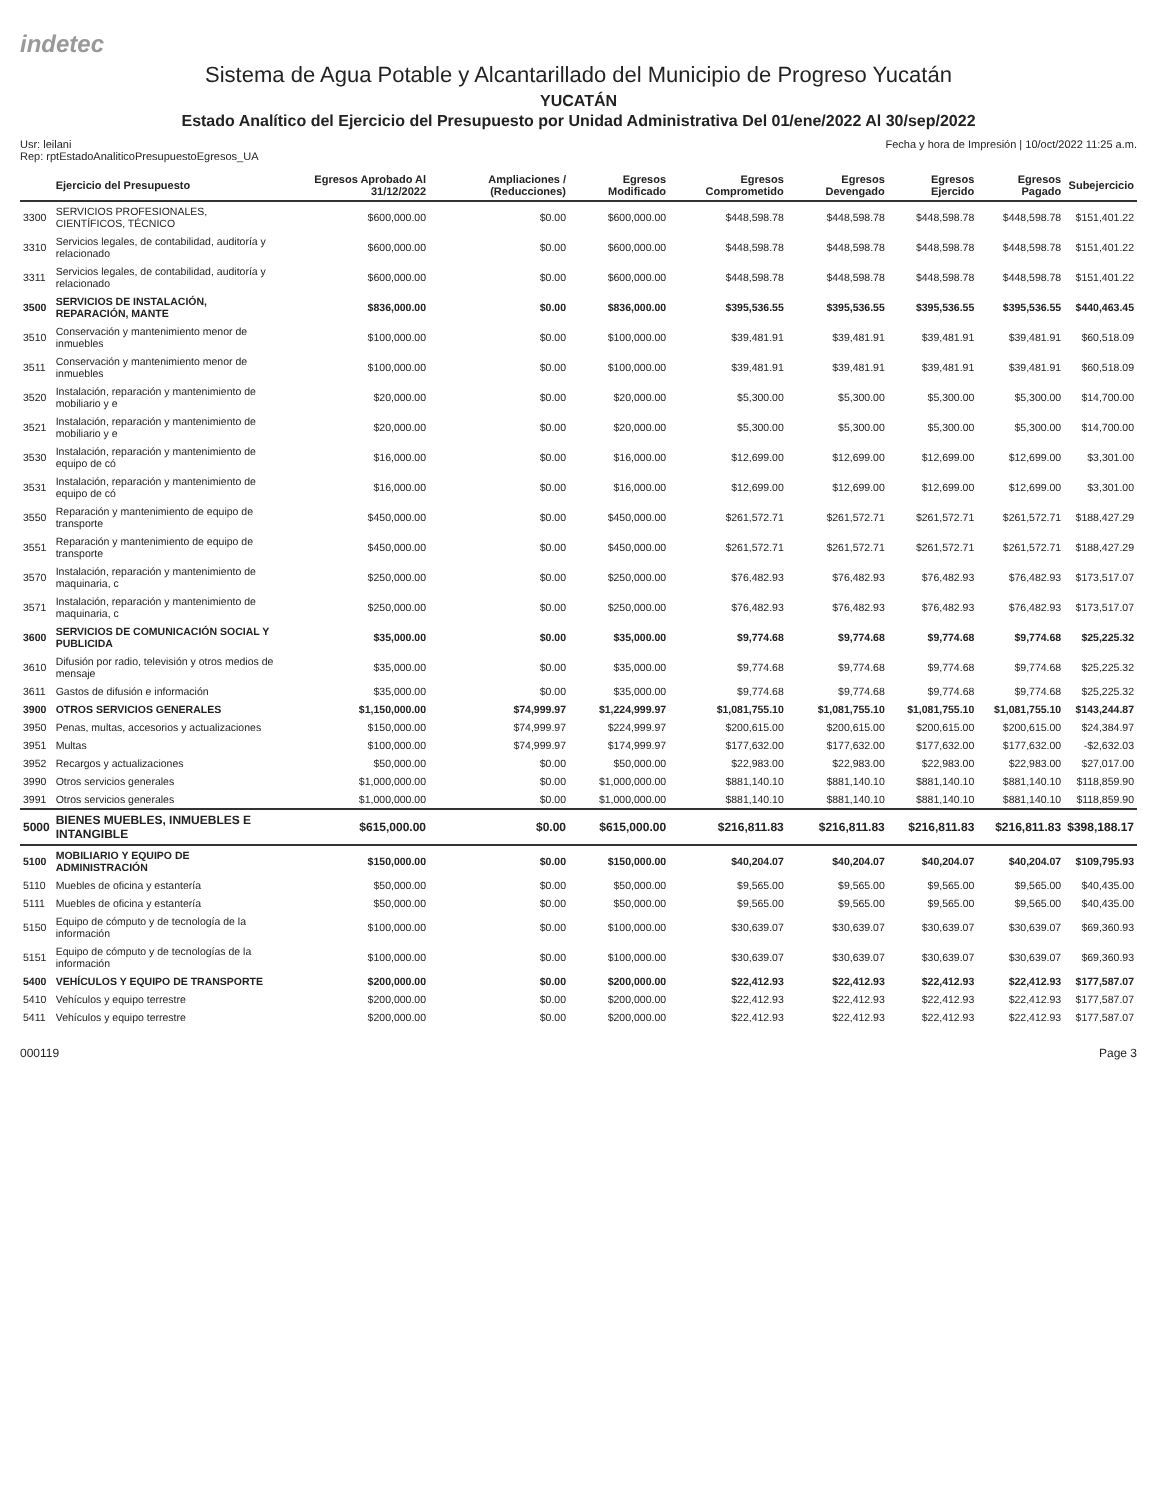indetec
Sistema de Agua Potable y Alcantarillado del Municipio de Progreso Yucatán
YUCATÁN
Estado Analítico del Ejercicio del Presupuesto por Unidad Administrativa Del 01/ene/2022 Al 30/sep/2022
Usr: leilani
Rep: rptEstadoAnaliticoPresupuestoEgresos_UA
Fecha y hora de Impresión | 10/oct/2022 11:25 a.m.
| | Ejercicio del Presupuesto | Egresos Aprobado Al 31/12/2022 | Ampliaciones / (Reducciones) | Egresos Modificado | Egresos Comprometido | Egresos Devengado | Egresos Ejercido | Egresos Pagado | Subejercicio |
| --- | --- | --- | --- | --- | --- | --- | --- | --- | --- |
| 3300 | SERVICIOS PROFESIONALES, CIENTÍFICOS, TÉCNICO | $600,000.00 | $0.00 | $600,000.00 | $448,598.78 | $448,598.78 | $448,598.78 | $448,598.78 | $151,401.22 |
| 3310 | Servicios legales, de contabilidad, auditoría y relacionado | $600,000.00 | $0.00 | $600,000.00 | $448,598.78 | $448,598.78 | $448,598.78 | $448,598.78 | $151,401.22 |
| 3311 | Servicios legales, de contabilidad, auditoría y relacionado | $600,000.00 | $0.00 | $600,000.00 | $448,598.78 | $448,598.78 | $448,598.78 | $448,598.78 | $151,401.22 |
| 3500 | SERVICIOS DE INSTALACIÓN, REPARACIÓN, MANTE | $836,000.00 | $0.00 | $836,000.00 | $395,536.55 | $395,536.55 | $395,536.55 | $395,536.55 | $440,463.45 |
| 3510 | Conservación y mantenimiento menor de inmuebles | $100,000.00 | $0.00 | $100,000.00 | $39,481.91 | $39,481.91 | $39,481.91 | $39,481.91 | $60,518.09 |
| 3511 | Conservación y mantenimiento menor de inmuebles | $100,000.00 | $0.00 | $100,000.00 | $39,481.91 | $39,481.91 | $39,481.91 | $39,481.91 | $60,518.09 |
| 3520 | Instalación, reparación y mantenimiento de mobiliario y e | $20,000.00 | $0.00 | $20,000.00 | $5,300.00 | $5,300.00 | $5,300.00 | $5,300.00 | $14,700.00 |
| 3521 | Instalación, reparación y mantenimiento de mobiliario y e | $20,000.00 | $0.00 | $20,000.00 | $5,300.00 | $5,300.00 | $5,300.00 | $5,300.00 | $14,700.00 |
| 3530 | Instalación, reparación y mantenimiento de equipo de có | $16,000.00 | $0.00 | $16,000.00 | $12,699.00 | $12,699.00 | $12,699.00 | $12,699.00 | $3,301.00 |
| 3531 | Instalación, reparación y mantenimiento de equipo de có | $16,000.00 | $0.00 | $16,000.00 | $12,699.00 | $12,699.00 | $12,699.00 | $12,699.00 | $3,301.00 |
| 3550 | Reparación y mantenimiento de equipo de transporte | $450,000.00 | $0.00 | $450,000.00 | $261,572.71 | $261,572.71 | $261,572.71 | $261,572.71 | $188,427.29 |
| 3551 | Reparación y mantenimiento de equipo de transporte | $450,000.00 | $0.00 | $450,000.00 | $261,572.71 | $261,572.71 | $261,572.71 | $261,572.71 | $188,427.29 |
| 3570 | Instalación, reparación y mantenimiento de maquinaria, c | $250,000.00 | $0.00 | $250,000.00 | $76,482.93 | $76,482.93 | $76,482.93 | $76,482.93 | $173,517.07 |
| 3571 | Instalación, reparación y mantenimiento de maquinaria, c | $250,000.00 | $0.00 | $250,000.00 | $76,482.93 | $76,482.93 | $76,482.93 | $76,482.93 | $173,517.07 |
| 3600 | SERVICIOS DE COMUNICACIÓN SOCIAL Y PUBLICIDA | $35,000.00 | $0.00 | $35,000.00 | $9,774.68 | $9,774.68 | $9,774.68 | $9,774.68 | $25,225.32 |
| 3610 | Difusión por radio, televisión y otros medios de mensaje | $35,000.00 | $0.00 | $35,000.00 | $9,774.68 | $9,774.68 | $9,774.68 | $9,774.68 | $25,225.32 |
| 3611 | Gastos de difusión e información | $35,000.00 | $0.00 | $35,000.00 | $9,774.68 | $9,774.68 | $9,774.68 | $9,774.68 | $25,225.32 |
| 3900 | OTROS SERVICIOS GENERALES | $1,150,000.00 | $74,999.97 | $1,224,999.97 | $1,081,755.10 | $1,081,755.10 | $1,081,755.10 | $1,081,755.10 | $143,244.87 |
| 3950 | Penas, multas, accesorios y actualizaciones | $150,000.00 | $74,999.97 | $224,999.97 | $200,615.00 | $200,615.00 | $200,615.00 | $200,615.00 | $24,384.97 |
| 3951 | Multas | $100,000.00 | $74,999.97 | $174,999.97 | $177,632.00 | $177,632.00 | $177,632.00 | $177,632.00 | -$2,632.03 |
| 3952 | Recargos y actualizaciones | $50,000.00 | $0.00 | $50,000.00 | $22,983.00 | $22,983.00 | $22,983.00 | $22,983.00 | $27,017.00 |
| 3990 | Otros servicios generales | $1,000,000.00 | $0.00 | $1,000,000.00 | $881,140.10 | $881,140.10 | $881,140.10 | $881,140.10 | $118,859.90 |
| 3991 | Otros servicios generales | $1,000,000.00 | $0.00 | $1,000,000.00 | $881,140.10 | $881,140.10 | $881,140.10 | $881,140.10 | $118,859.90 |
| 5000 | BIENES MUEBLES, INMUEBLES E INTANGIBLE | $615,000.00 | $0.00 | $615,000.00 | $216,811.83 | $216,811.83 | $216,811.83 | $216,811.83 | $398,188.17 |
| 5100 | MOBILIARIO Y EQUIPO DE ADMINISTRACIÓN | $150,000.00 | $0.00 | $150,000.00 | $40,204.07 | $40,204.07 | $40,204.07 | $40,204.07 | $109,795.93 |
| 5110 | Muebles de oficina y estantería | $50,000.00 | $0.00 | $50,000.00 | $9,565.00 | $9,565.00 | $9,565.00 | $9,565.00 | $40,435.00 |
| 5111 | Muebles de oficina y estantería | $50,000.00 | $0.00 | $50,000.00 | $9,565.00 | $9,565.00 | $9,565.00 | $9,565.00 | $40,435.00 |
| 5150 | Equipo de cómputo y de tecnología de la información | $100,000.00 | $0.00 | $100,000.00 | $30,639.07 | $30,639.07 | $30,639.07 | $30,639.07 | $69,360.93 |
| 5151 | Equipo de cómputo y de tecnologías de la información | $100,000.00 | $0.00 | $100,000.00 | $30,639.07 | $30,639.07 | $30,639.07 | $30,639.07 | $69,360.93 |
| 5400 | VEHÍCULOS Y EQUIPO DE TRANSPORTE | $200,000.00 | $0.00 | $200,000.00 | $22,412.93 | $22,412.93 | $22,412.93 | $22,412.93 | $177,587.07 |
| 5410 | Vehículos y equipo terrestre | $200,000.00 | $0.00 | $200,000.00 | $22,412.93 | $22,412.93 | $22,412.93 | $22,412.93 | $177,587.07 |
| 5411 | Vehículos y equipo terrestre | $200,000.00 | $0.00 | $200,000.00 | $22,412.93 | $22,412.93 | $22,412.93 | $22,412.93 | $177,587.07 |
000119 Page 3